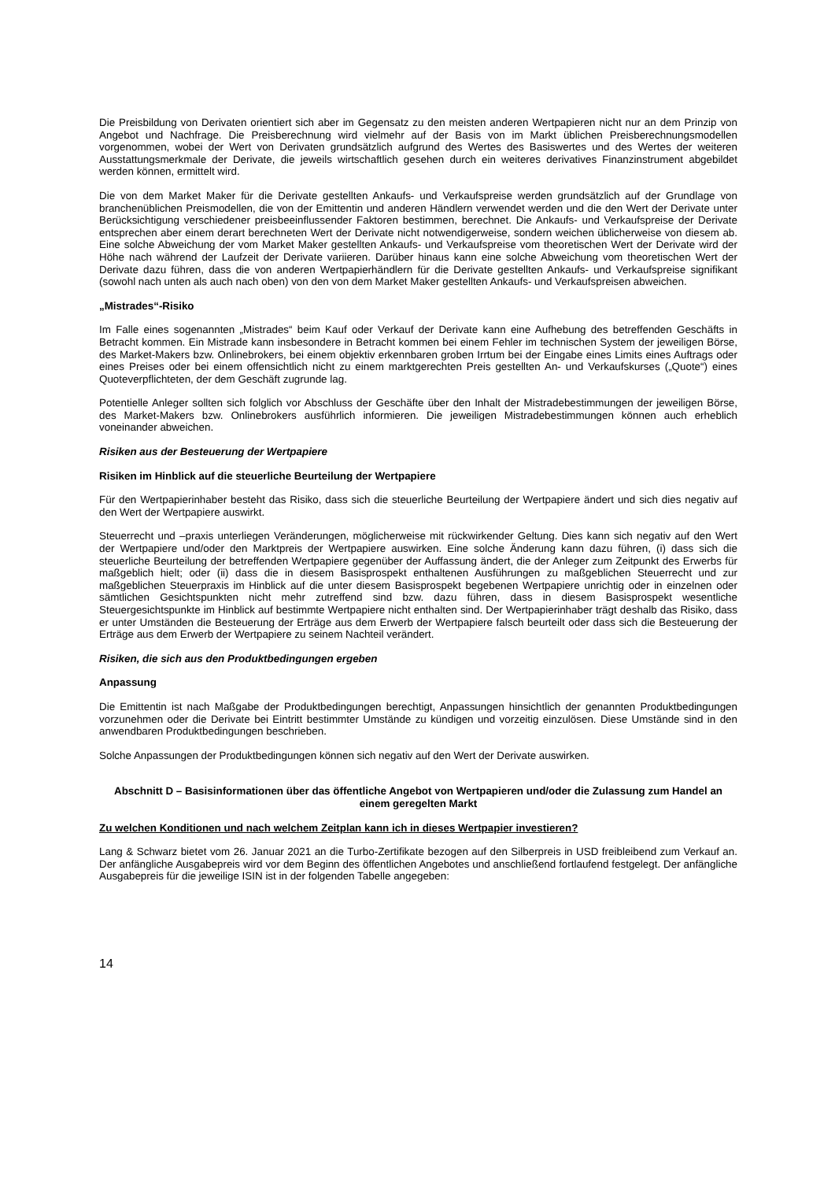Die Preisbildung von Derivaten orientiert sich aber im Gegensatz zu den meisten anderen Wertpapieren nicht nur an dem Prinzip von Angebot und Nachfrage. Die Preisberechnung wird vielmehr auf der Basis von im Markt üblichen Preisberechnungsmodellen vorgenommen, wobei der Wert von Derivaten grundsätzlich aufgrund des Wertes des Basiswertes und des Wertes der weiteren Ausstattungsmerkmale der Derivate, die jeweils wirtschaftlich gesehen durch ein weiteres derivatives Finanzinstrument abgebildet werden können, ermittelt wird.
Die von dem Market Maker für die Derivate gestellten Ankaufs- und Verkaufspreise werden grundsätzlich auf der Grundlage von branchenüblichen Preismodellen, die von der Emittentin und anderen Händlern verwendet werden und die den Wert der Derivate unter Berücksichtigung verschiedener preisbeeinflussender Faktoren bestimmen, berechnet. Die Ankaufs- und Verkaufspreise der Derivate entsprechen aber einem derart berechneten Wert der Derivate nicht notwendigerweise, sondern weichen üblicherweise von diesem ab. Eine solche Abweichung der vom Market Maker gestellten Ankaufs- und Verkaufspreise vom theoretischen Wert der Derivate wird der Höhe nach während der Laufzeit der Derivate variieren. Darüber hinaus kann eine solche Abweichung vom theoretischen Wert der Derivate dazu führen, dass die von anderen Wertpapierhändlern für die Derivate gestellten Ankaufs- und Verkaufspreise signifikant (sowohl nach unten als auch nach oben) von den von dem Market Maker gestellten Ankaufs- und Verkaufspreisen abweichen.
„Mistrades“-Risiko
Im Falle eines sogenannten „Mistrades“ beim Kauf oder Verkauf der Derivate kann eine Aufhebung des betreffenden Geschäfts in Betracht kommen. Ein Mistrade kann insbesondere in Betracht kommen bei einem Fehler im technischen System der jeweiligen Börse, des Market-Makers bzw. Onlinebrokers, bei einem objektiv erkennbaren groben Irrtum bei der Eingabe eines Limits eines Auftrags oder eines Preises oder bei einem offensichtlich nicht zu einem marktgerechten Preis gestellten An- und Verkaufskurses („Quote“) eines Quoteverpflichteten, der dem Geschäft zugrunde lag.
Potentielle Anleger sollten sich folglich vor Abschluss der Geschäfte über den Inhalt der Mistradebestimmungen der jeweiligen Börse, des Market-Makers bzw. Onlinebrokers ausführlich informieren. Die jeweiligen Mistradebestimmungen können auch erheblich voneinander abweichen.
Risiken aus der Besteuerung der Wertpapiere
Risiken im Hinblick auf die steuerliche Beurteilung der Wertpapiere
Für den Wertpapierinhaber besteht das Risiko, dass sich die steuerliche Beurteilung der Wertpapiere ändert und sich dies negativ auf den Wert der Wertpapiere auswirkt.
Steuerrecht und –praxis unterliegen Veränderungen, möglicherweise mit rückwirkender Geltung. Dies kann sich negativ auf den Wert der Wertpapiere und/oder den Marktpreis der Wertpapiere auswirken. Eine solche Änderung kann dazu führen, (i) dass sich die steuerliche Beurteilung der betreffenden Wertpapiere gegenüber der Auffassung ändert, die der Anleger zum Zeitpunkt des Erwerbs für maßgeblich hielt; oder (ii) dass die in diesem Basisprospekt enthaltenen Ausführungen zu maßgeblichen Steuerrecht und zur maßgeblichen Steuerpraxis im Hinblick auf die unter diesem Basisprospekt begebenen Wertpapiere unrichtig oder in einzelnen oder sämtlichen Gesichtspunkten nicht mehr zutreffend sind bzw. dazu führen, dass in diesem Basisprospekt wesentliche Steuergesichtspunkte im Hinblick auf bestimmte Wertpapiere nicht enthalten sind. Der Wertpapierinhaber trägt deshalb das Risiko, dass er unter Umständen die Besteuerung der Erträge aus dem Erwerb der Wertpapiere falsch beurteilt oder dass sich die Besteuerung der Erträge aus dem Erwerb der Wertpapiere zu seinem Nachteil verändert.
Risiken, die sich aus den Produktbedingungen ergeben
Anpassung
Die Emittentin ist nach Maßgabe der Produktbedingungen berechtigt, Anpassungen hinsichtlich der genannten Produktbedingungen vorzunehmen oder die Derivate bei Eintritt bestimmter Umstände zu kündigen und vorzeitig einzulösen. Diese Umstände sind in den anwendbaren Produktbedingungen beschrieben.
Solche Anpassungen der Produktbedingungen können sich negativ auf den Wert der Derivate auswirken.
Abschnitt D – Basisinformationen über das öffentliche Angebot von Wertpapieren und/oder die Zulassung zum Handel an einem geregelten Markt
Zu welchen Konditionen und nach welchem Zeitplan kann ich in dieses Wertpapier investieren?
Lang & Schwarz bietet vom 26. Januar 2021 an die Turbo-Zertifikate bezogen auf den Silberpreis in USD freibleibend zum Verkauf an. Der anfängliche Ausgabepreis wird vor dem Beginn des öffentlichen Angebotes und anschließend fortlaufend festgelegt. Der anfängliche Ausgabepreis für die jeweilige ISIN ist in der folgenden Tabelle angegeben:
14